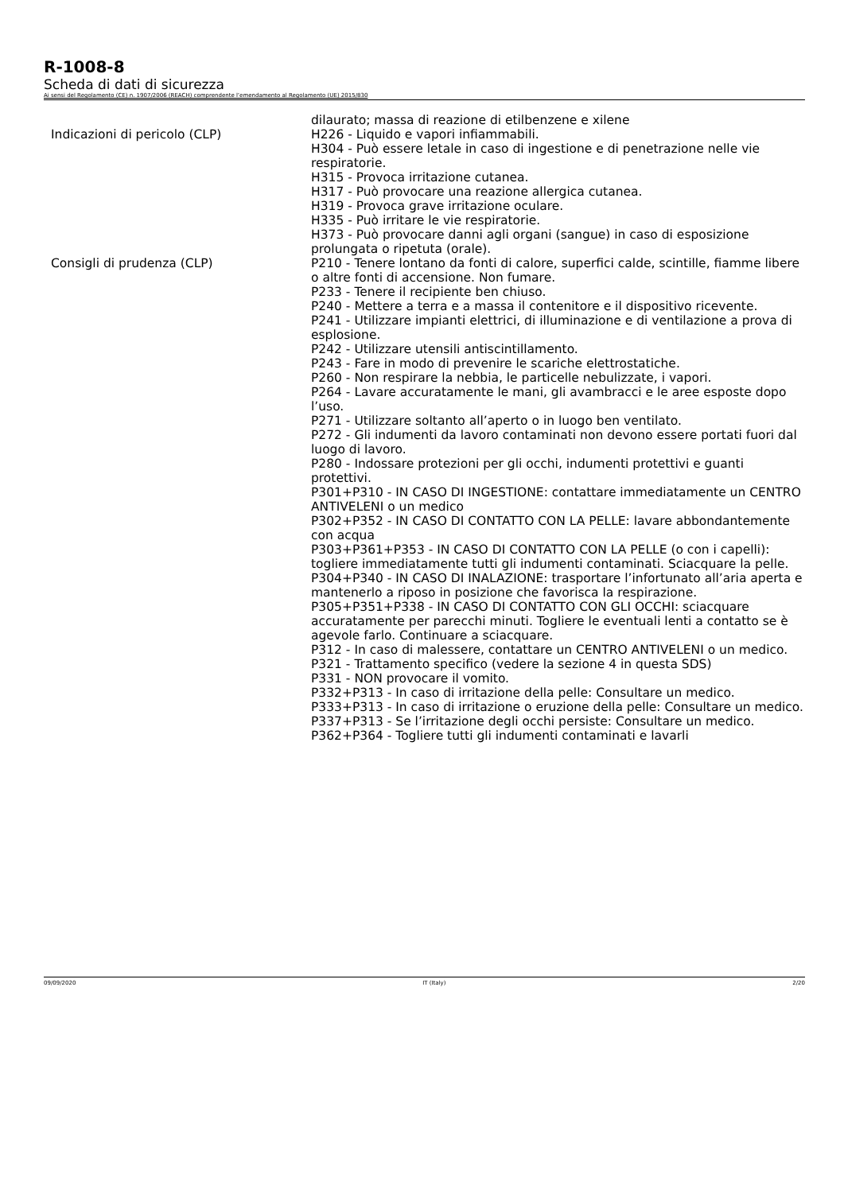R-1008-8
Scheda di dati di sicurezza
Ai sensi del Regolamento (CE) n. 1907/2006 (REACH) comprendente l’emendamento al Regolamento (UE) 2015/830
dilaurato; massa di reazione di etilbenzene e xilene
Indicazioni di pericolo (CLP) H226 - Liquido e vapori infiammabili.
H304 - Può essere letale in caso di ingestione e di penetrazione nelle vie respiratorie.
H315 - Provoca irritazione cutanea.
H317 - Può provocare una reazione allergica cutanea.
H319 - Provoca grave irritazione oculare.
H335 - Può irritare le vie respiratorie.
H373 - Può provocare danni agli organi (sangue) in caso di esposizione prolungata o ripetuta (orale).
Consigli di prudenza (CLP) P210 - Tenere lontano da fonti di calore, superfici calde, scintille, fiamme libere o altre fonti di accensione. Non fumare.
P233 - Tenere il recipiente ben chiuso.
P240 - Mettere a terra e a massa il contenitore e il dispositivo ricevente.
P241 - Utilizzare impianti elettrici, di illuminazione e di ventilazione a prova di esplosione.
P242 - Utilizzare utensili antiscintillamento.
P243 - Fare in modo di prevenire le scariche elettrostatiche.
P260 - Non respirare la nebbia, le particelle nebulizzate, i vapori.
P264 - Lavare accuratamente le mani, gli avambracci e le aree esposte dopo l’uso.
P271 - Utilizzare soltanto all’aperto o in luogo ben ventilato.
P272 - Gli indumenti da lavoro contaminati non devono essere portati fuori dal luogo di lavoro.
P280 - Indossare protezioni per gli occhi, indumenti protettivi e guanti protettivi.
P301+P310 - IN CASO DI INGESTIONE: contattare immediatamente un CENTRO ANTIVELENI o un medico
P302+P352 - IN CASO DI CONTATTO CON LA PELLE: lavare abbondantemente con acqua
P303+P361+P353 - IN CASO DI CONTATTO CON LA PELLE (o con i capelli): togliere immediatamente tutti gli indumenti contaminati. Sciacquare la pelle.
P304+P340 - IN CASO DI INALAZIONE: trasportare l’infortunato all’aria aperta e mantenerlo a riposo in posizione che favorisca la respirazione.
P305+P351+P338 - IN CASO DI CONTATTO CON GLI OCCHI: sciacquare accuratamente per parecchi minuti. Togliere le eventuali lenti a contatto se è agevole farlo. Continuare a sciacquare.
P312 - In caso di malessere, contattare un CENTRO ANTIVELENI o un medico.
P321 - Trattamento specifico (vedere la sezione 4 in questa SDS)
P331 - NON provocare il vomito.
P332+P313 - In caso di irritazione della pelle: Consultare un medico.
P333+P313 - In caso di irritazione o eruzione della pelle: Consultare un medico.
P337+P313 - Se l’irritazione degli occhi persiste: Consultare un medico.
P362+P364 - Togliere tutti gli indumenti contaminati e lavarli
09/09/2020 IT (Italy) 2/20